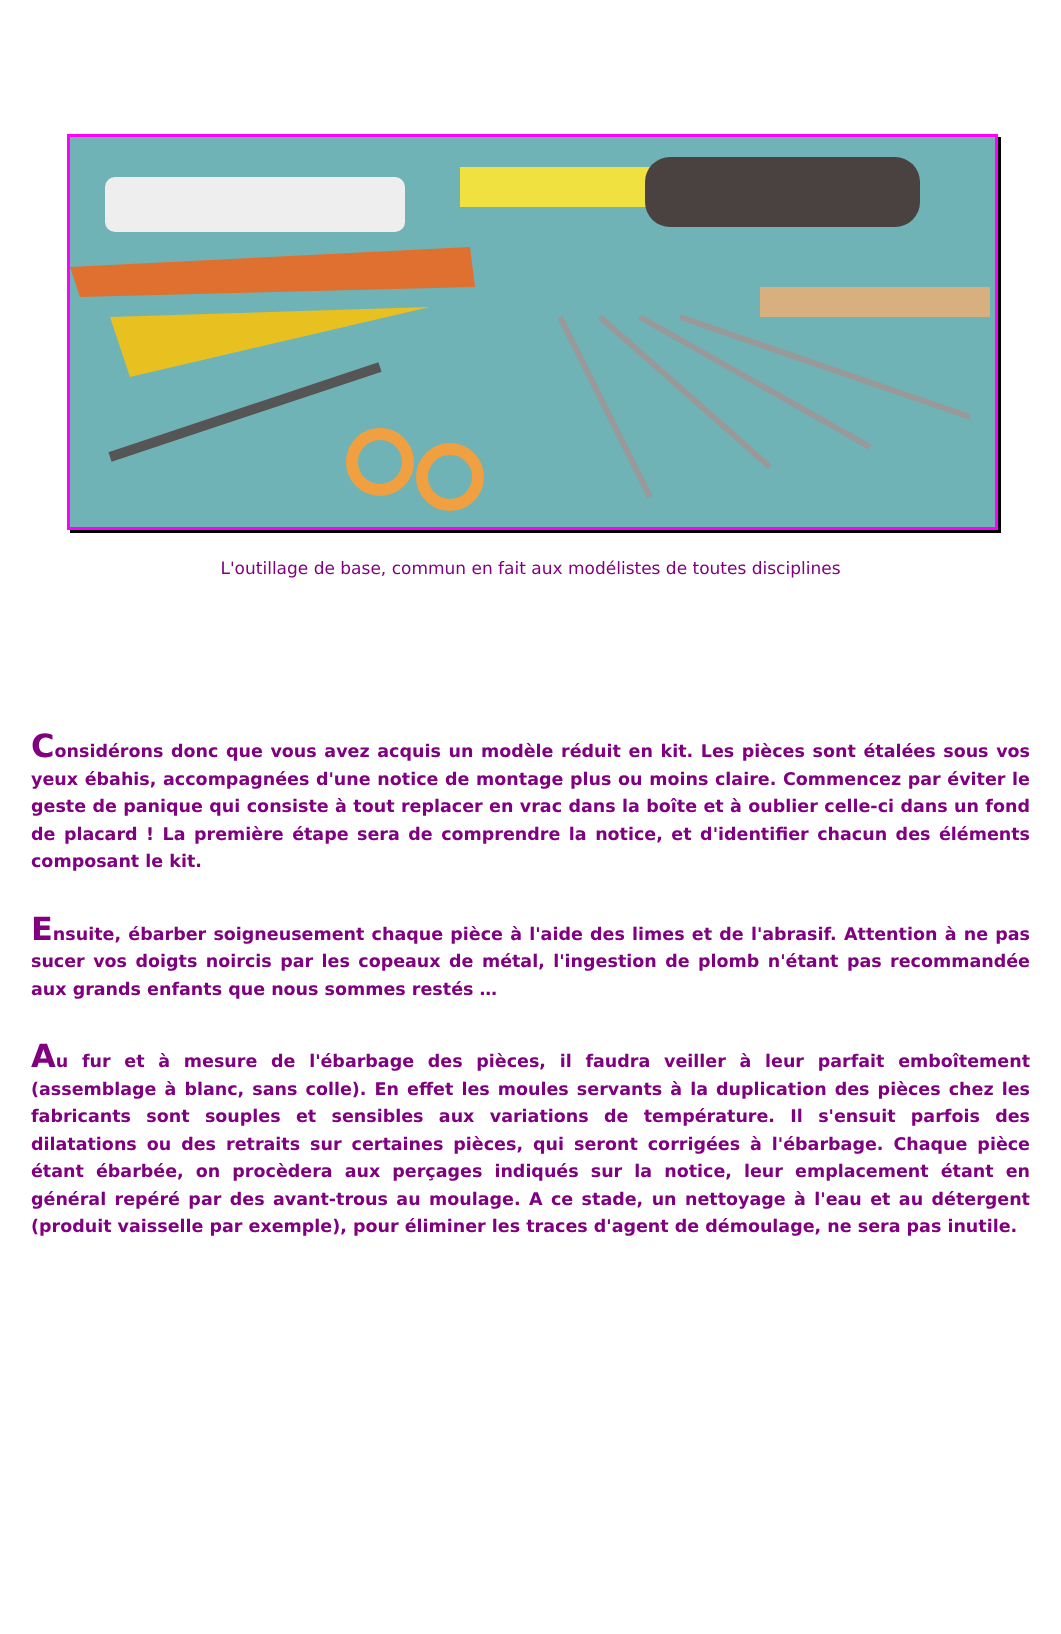L'outillage de base, commun en fait aux modélistes de toutes disciplines
Considérons donc que vous avez acquis un modèle réduit en kit. Les pièces sont étalées sous vos yeux ébahis, accompagnées d'une notice de montage plus ou moins claire. Commencez par éviter le geste de panique qui consiste à tout replacer en vrac dans la boîte et à oublier celle-ci dans un fond de placard ! La première étape sera de comprendre la notice, et d'identifier chacun des éléments composant le kit.
Ensuite, ébarber soigneusement chaque pièce à l'aide des limes et de l'abrasif. Attention à ne pas sucer vos doigts noircis par les copeaux de métal, l'ingestion de plomb n'étant pas recommandée aux grands enfants que nous sommes restés …
Au fur et à mesure de l'ébarbage des pièces, il faudra veiller à leur parfait emboîtement (assemblage à blanc, sans colle). En effet les moules servants à la duplication des pièces chez les fabricants sont souples et sensibles aux variations de température. Il s'ensuit parfois des dilatations ou des retraits sur certaines pièces, qui seront corrigées à l'ébarbage. Chaque pièce étant ébarbée, on procèdera aux perçages indiqués sur la notice, leur emplacement étant en général repéré par des avant-trous au moulage. A ce stade, un nettoyage à l'eau et au détergent (produit vaisselle par exemple), pour éliminer les traces d'agent de démoulage, ne sera pas inutile.